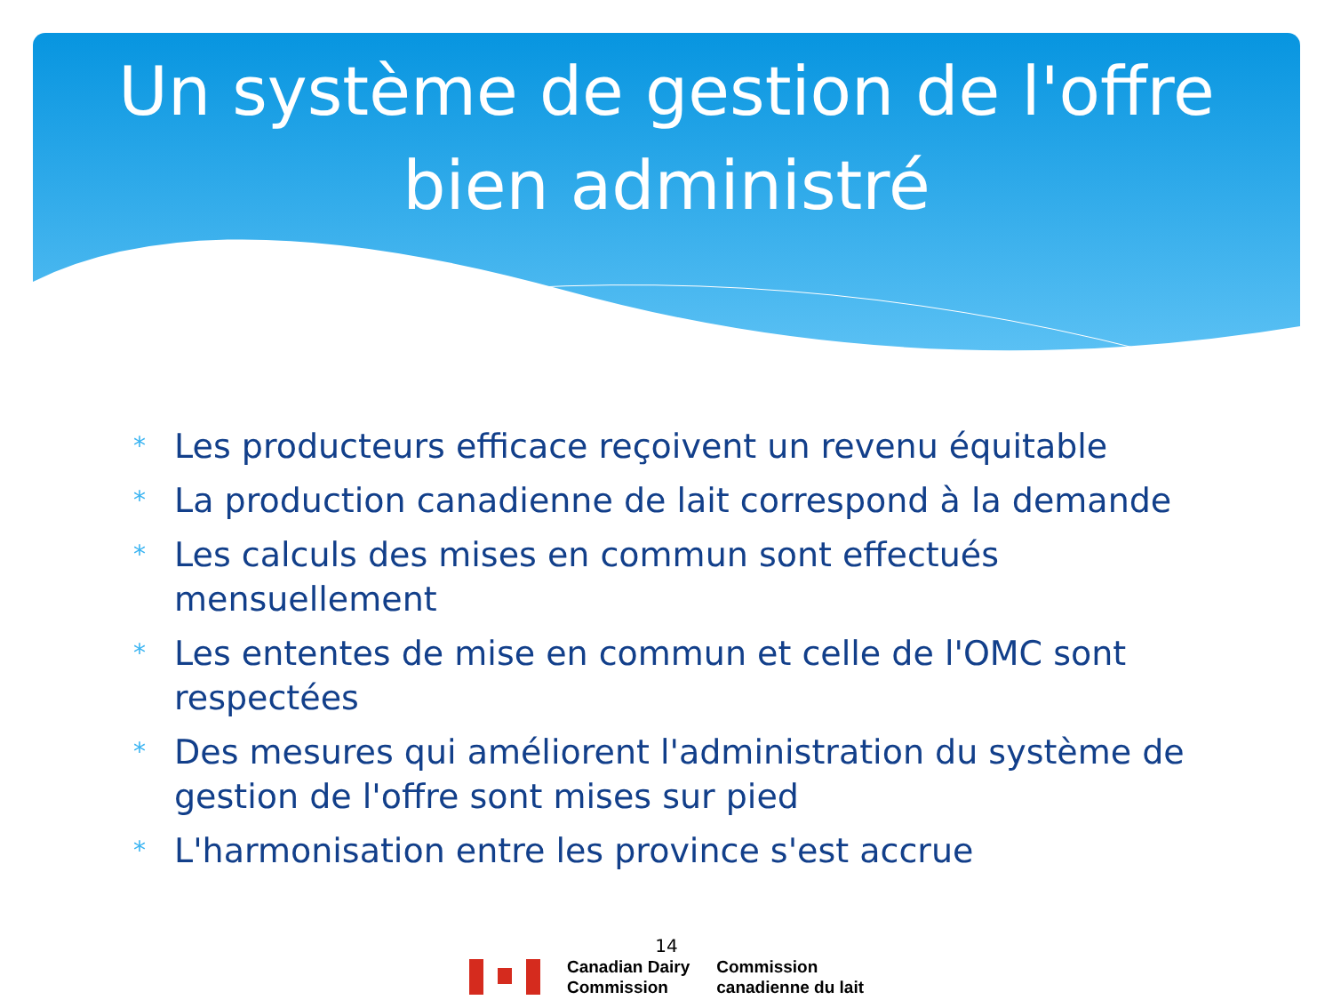Un système de gestion de l'offre
bien administré
* Les producteurs efficace reçoivent un revenu équitable
* La production canadienne de lait correspond à la demande
* Les calculs des mises en commun sont effectués mensuellement
* Les ententes de mise en commun et celle de l'OMC sont respectées
* Des mesures qui améliorent l'administration du système de gestion de l'offre sont mises sur pied
* L'harmonisation entre les province s'est accrue
14
Canadian Dairy
Commission
Commission
canadienne du lait